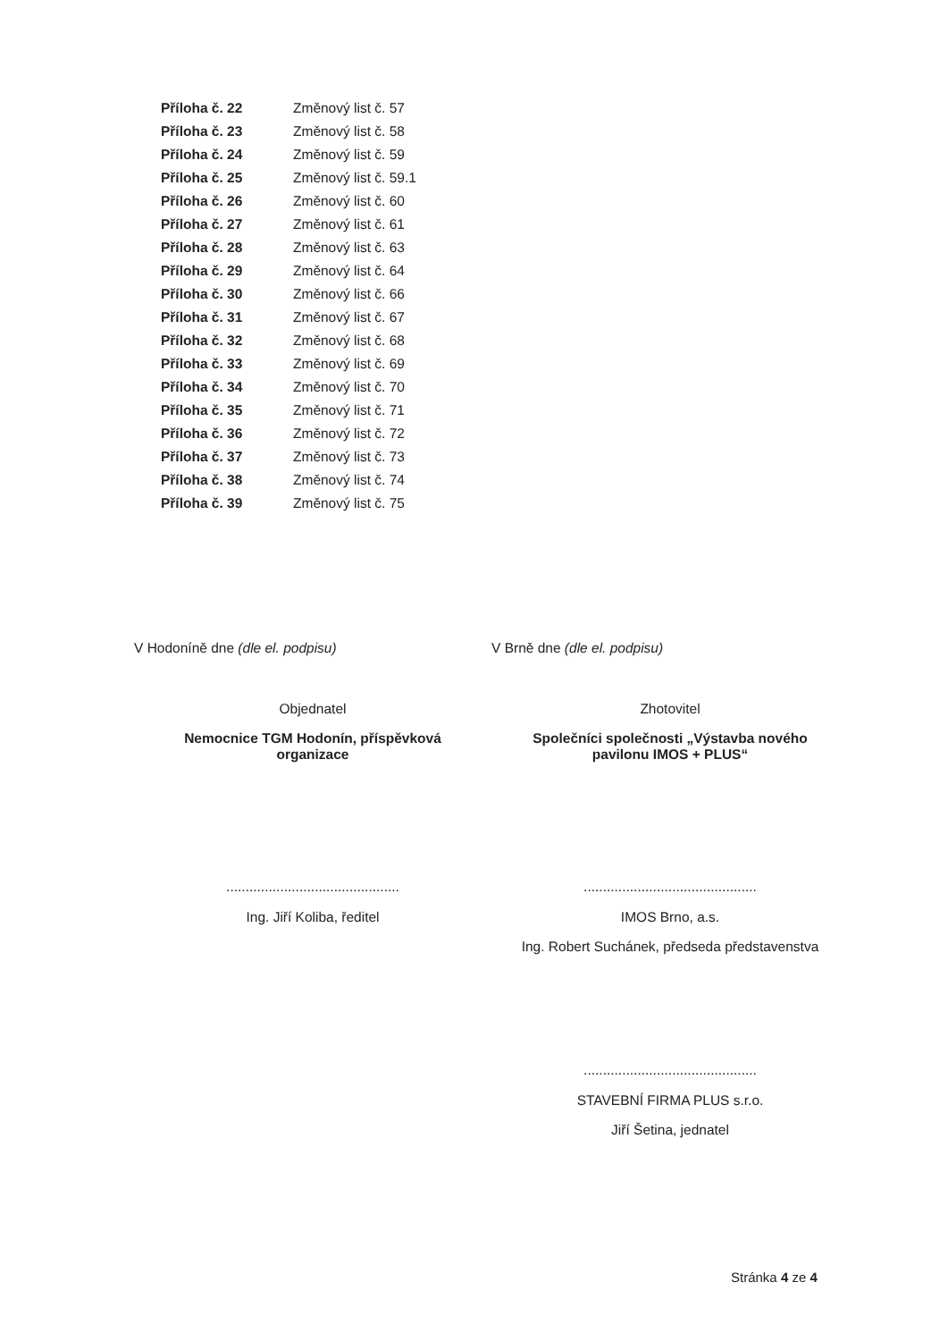Příloha č. 22 Změnový list č. 57
Příloha č. 23 Změnový list č. 58
Příloha č. 24 Změnový list č. 59
Příloha č. 25 Změnový list č. 59.1
Příloha č. 26 Změnový list č. 60
Příloha č. 27 Změnový list č. 61
Příloha č. 28 Změnový list č. 63
Příloha č. 29 Změnový list č. 64
Příloha č. 30 Změnový list č. 66
Příloha č. 31 Změnový list č. 67
Příloha č. 32 Změnový list č. 68
Příloha č. 33 Změnový list č. 69
Příloha č. 34 Změnový list č. 70
Příloha č. 35 Změnový list č. 71
Příloha č. 36 Změnový list č. 72
Příloha č. 37 Změnový list č. 73
Příloha č. 38 Změnový list č. 74
Příloha č. 39 Změnový list č. 75
V Hodoníně dne (dle el. podpisu)
Objednatel
Nemocnice TGM Hodonín, příspěvková
organizace
.............................................
Ing. Jiří Koliba, ředitel
V Brně dne (dle el. podpisu)
Zhotovitel
Společníci společnosti „Výstavba nového
pavilonu IMOS + PLUS“
.............................................
IMOS Brno, a.s.
Ing. Robert Suchánek, předseda představenstva
.............................................
STAVEBNÍ FIRMA PLUS s.r.o.
Jiří Šetina, jednatel
Stránka 4 ze 4